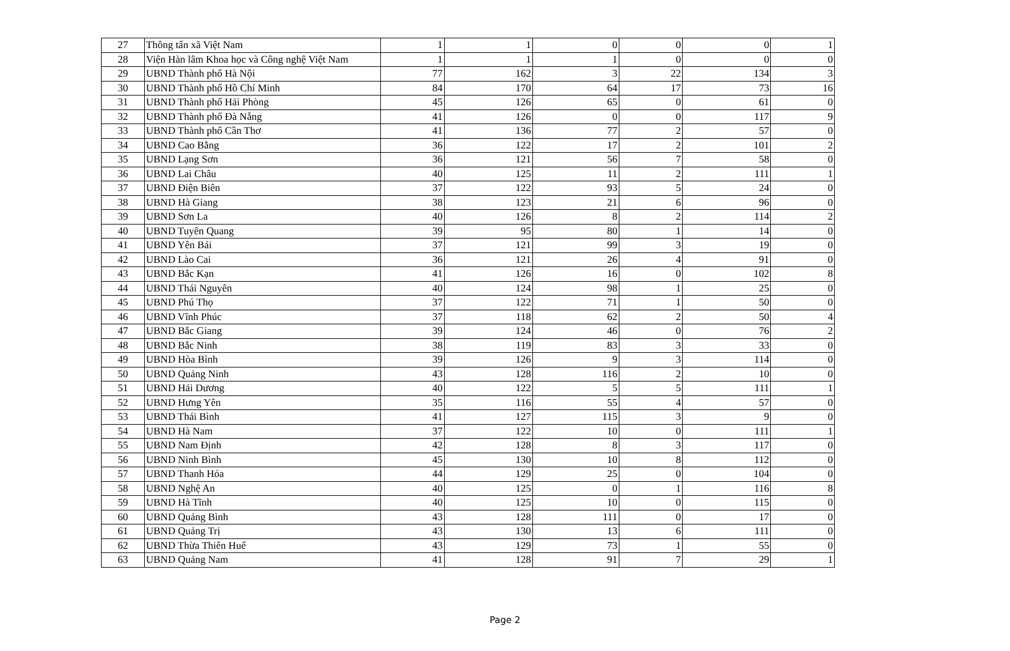| 27 | Thông tấn xã Việt Nam | 1 | 1 | 0 | 0 | 0 | 1 |
| 28 | Viện Hàn lâm Khoa học và Công nghệ Việt Nam | 1 | 1 | 1 | 0 | 0 | 0 |
| 29 | UBND Thành phố Hà Nội | 77 | 162 | 3 | 22 | 134 | 3 |
| 30 | UBND Thành phố Hồ Chí Minh | 84 | 170 | 64 | 17 | 73 | 16 |
| 31 | UBND Thành phố Hải Phòng | 45 | 126 | 65 | 0 | 61 | 0 |
| 32 | UBND Thành phố Đà Nẵng | 41 | 126 | 0 | 0 | 117 | 9 |
| 33 | UBND Thành phố Cần Thơ | 41 | 136 | 77 | 2 | 57 | 0 |
| 34 | UBND Cao Bằng | 36 | 122 | 17 | 2 | 101 | 2 |
| 35 | UBND Lạng Sơn | 36 | 121 | 56 | 7 | 58 | 0 |
| 36 | UBND Lai Châu | 40 | 125 | 11 | 2 | 111 | 1 |
| 37 | UBND Điện Biên | 37 | 122 | 93 | 5 | 24 | 0 |
| 38 | UBND Hà Giang | 38 | 123 | 21 | 6 | 96 | 0 |
| 39 | UBND Sơn La | 40 | 126 | 8 | 2 | 114 | 2 |
| 40 | UBND Tuyên Quang | 39 | 95 | 80 | 1 | 14 | 0 |
| 41 | UBND Yên Bái | 37 | 121 | 99 | 3 | 19 | 0 |
| 42 | UBND Lào Cai | 36 | 121 | 26 | 4 | 91 | 0 |
| 43 | UBND Bắc Kạn | 41 | 126 | 16 | 0 | 102 | 8 |
| 44 | UBND Thái Nguyên | 40 | 124 | 98 | 1 | 25 | 0 |
| 45 | UBND Phú Thọ | 37 | 122 | 71 | 1 | 50 | 0 |
| 46 | UBND Vĩnh Phúc | 37 | 118 | 62 | 2 | 50 | 4 |
| 47 | UBND Bắc Giang | 39 | 124 | 46 | 0 | 76 | 2 |
| 48 | UBND Bắc Ninh | 38 | 119 | 83 | 3 | 33 | 0 |
| 49 | UBND Hòa Bình | 39 | 126 | 9 | 3 | 114 | 0 |
| 50 | UBND Quảng Ninh | 43 | 128 | 116 | 2 | 10 | 0 |
| 51 | UBND Hải Dương | 40 | 122 | 5 | 5 | 111 | 1 |
| 52 | UBND Hưng Yên | 35 | 116 | 55 | 4 | 57 | 0 |
| 53 | UBND Thái Bình | 41 | 127 | 115 | 3 | 9 | 0 |
| 54 | UBND Hà Nam | 37 | 122 | 10 | 0 | 111 | 1 |
| 55 | UBND Nam Định | 42 | 128 | 8 | 3 | 117 | 0 |
| 56 | UBND Ninh Bình | 45 | 130 | 10 | 8 | 112 | 0 |
| 57 | UBND Thanh Hóa | 44 | 129 | 25 | 0 | 104 | 0 |
| 58 | UBND Nghệ An | 40 | 125 | 0 | 1 | 116 | 8 |
| 59 | UBND Hà Tĩnh | 40 | 125 | 10 | 0 | 115 | 0 |
| 60 | UBND Quảng Bình | 43 | 128 | 111 | 0 | 17 | 0 |
| 61 | UBND Quảng Trị | 43 | 130 | 13 | 6 | 111 | 0 |
| 62 | UBND Thừa Thiên Huế | 43 | 129 | 73 | 1 | 55 | 0 |
| 63 | UBND Quảng Nam | 41 | 128 | 91 | 7 | 29 | 1 |
Page 2